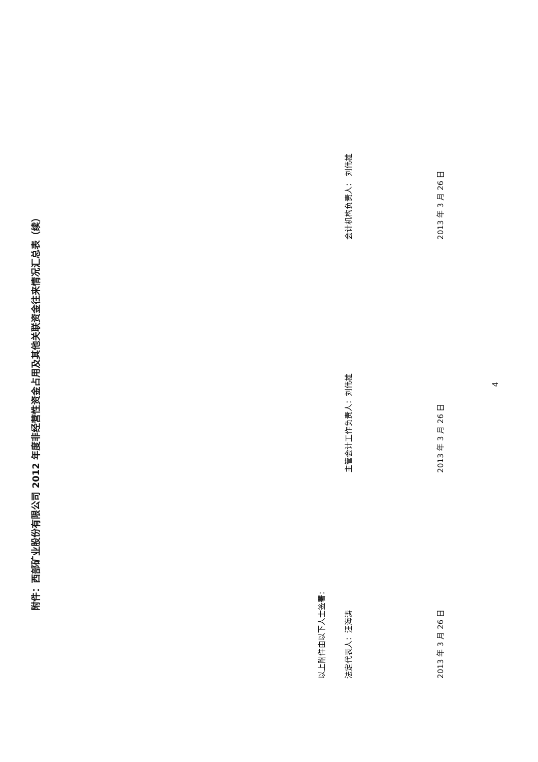附件：西部矿业股份有限公司 2012 年度非经营性资金占用及其他关联资金往来情况汇总表（续）
以上附件由以下人士签署：
法定代表人：汪海涛 主管会计工作负责人：刘伟雄 会计机构负责人： 刘伟雄
2013 年 3 月 26 日 2013 年 3 月 26 日 2013 年 3 月 26 日
4